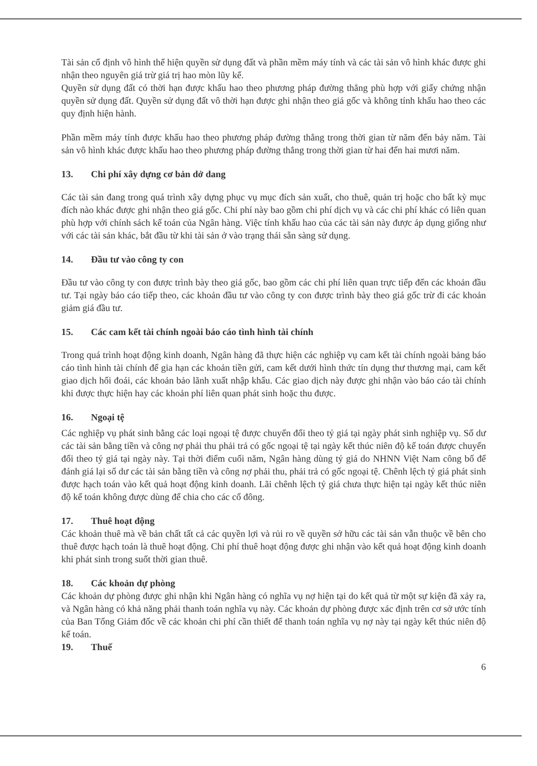Tài sản cố định vô hình thể hiện quyền sử dụng đất và phần mềm máy tính và các tài sản vô hình khác được ghi nhận theo nguyên giá trừ giá trị hao mòn lũy kế.
Quyền sử dụng đất có thời hạn được khấu hao theo phương pháp đường thẳng phù hợp với giấy chứng nhận quyền sử dụng đất. Quyền sử dụng đất vô thời hạn được ghi nhận theo giá gốc và không tính khấu hao theo các quy định hiện hành.
Phần mềm máy tính được khấu hao theo phương pháp đường thẳng trong thời gian từ năm đến bảy năm. Tài sản vô hình khác được khấu hao theo phương pháp đường thẳng trong thời gian từ hai đến hai mươi năm.
13. Chi phí xây dựng cơ bản dở dang
Các tài sản đang trong quá trình xây dựng phục vụ mục đích sản xuất, cho thuê, quản trị hoặc cho bất kỳ mục đích nào khác được ghi nhận theo giá gốc. Chi phí này bao gồm chi phí dịch vụ và các chi phí khác có liên quan phù hợp với chính sách kế toán của Ngân hàng. Việc tính khấu hao của các tài sản này được áp dụng giống như với các tài sản khác, bắt đầu từ khi tài sản ở vào trạng thái sẵn sàng sử dụng.
14. Đầu tư vào công ty con
Đầu tư vào công ty con được trình bày theo giá gốc, bao gồm các chi phí liên quan trực tiếp đến các khoản đầu tư. Tại ngày báo cáo tiếp theo, các khoản đầu tư vào công ty con được trình bày theo giá gốc trừ đi các khoản giảm giá đầu tư.
15. Các cam kết tài chính ngoài báo cáo tình hình tài chính
Trong quá trình hoạt động kinh doanh, Ngân hàng đã thực hiện các nghiệp vụ cam kết tài chính ngoài bảng báo cáo tình hình tài chính để gia hạn các khoản tiền gửi, cam kết dưới hình thức tín dụng thư thương mại, cam kết giao dịch hối đoái, các khoản bảo lãnh xuất nhập khẩu. Các giao dịch này được ghi nhận vào báo cáo tài chính khi được thực hiện hay các khoản phí liên quan phát sinh hoặc thu được.
16. Ngoại tệ
Các nghiệp vụ phát sinh bằng các loại ngoại tệ được chuyển đổi theo tỷ giá tại ngày phát sinh nghiệp vụ. Số dư các tài sản bằng tiền và công nợ phải thu phải trả có gốc ngoại tệ tại ngày kết thúc niên độ kế toán được chuyển đổi theo tỷ giá tại ngày này. Tại thời điểm cuối năm, Ngân hàng dùng tỷ giá do NHNN Việt Nam công bố để đánh giá lại số dư các tài sản bằng tiền và công nợ phải thu, phải trả có gốc ngoại tệ. Chênh lệch tỷ giá phát sinh được hạch toán vào kết quả hoạt động kinh doanh. Lãi chênh lệch tỷ giá chưa thực hiện tại ngày kết thúc niên độ kế toán không được dùng để chia cho các cổ đông.
17. Thuê hoạt động
Các khoản thuê mà về bản chất tất cả các quyền lợi và rủi ro về quyền sở hữu các tài sản vẫn thuộc về bên cho thuê được hạch toán là thuê hoạt động. Chi phí thuê hoạt động được ghi nhận vào kết quả hoạt động kinh doanh khi phát sinh trong suốt thời gian thuê.
18. Các khoản dự phòng
Các khoản dự phòng được ghi nhận khi Ngân hàng có nghĩa vụ nợ hiện tại do kết quả từ một sự kiện đã xảy ra, và Ngân hàng có khả năng phải thanh toán nghĩa vụ này. Các khoản dự phòng được xác định trên cơ sở ước tính của Ban Tổng Giám đốc về các khoản chi phí cần thiết để thanh toán nghĩa vụ nợ này tại ngày kết thúc niên độ kế toán.
19. Thuế
6